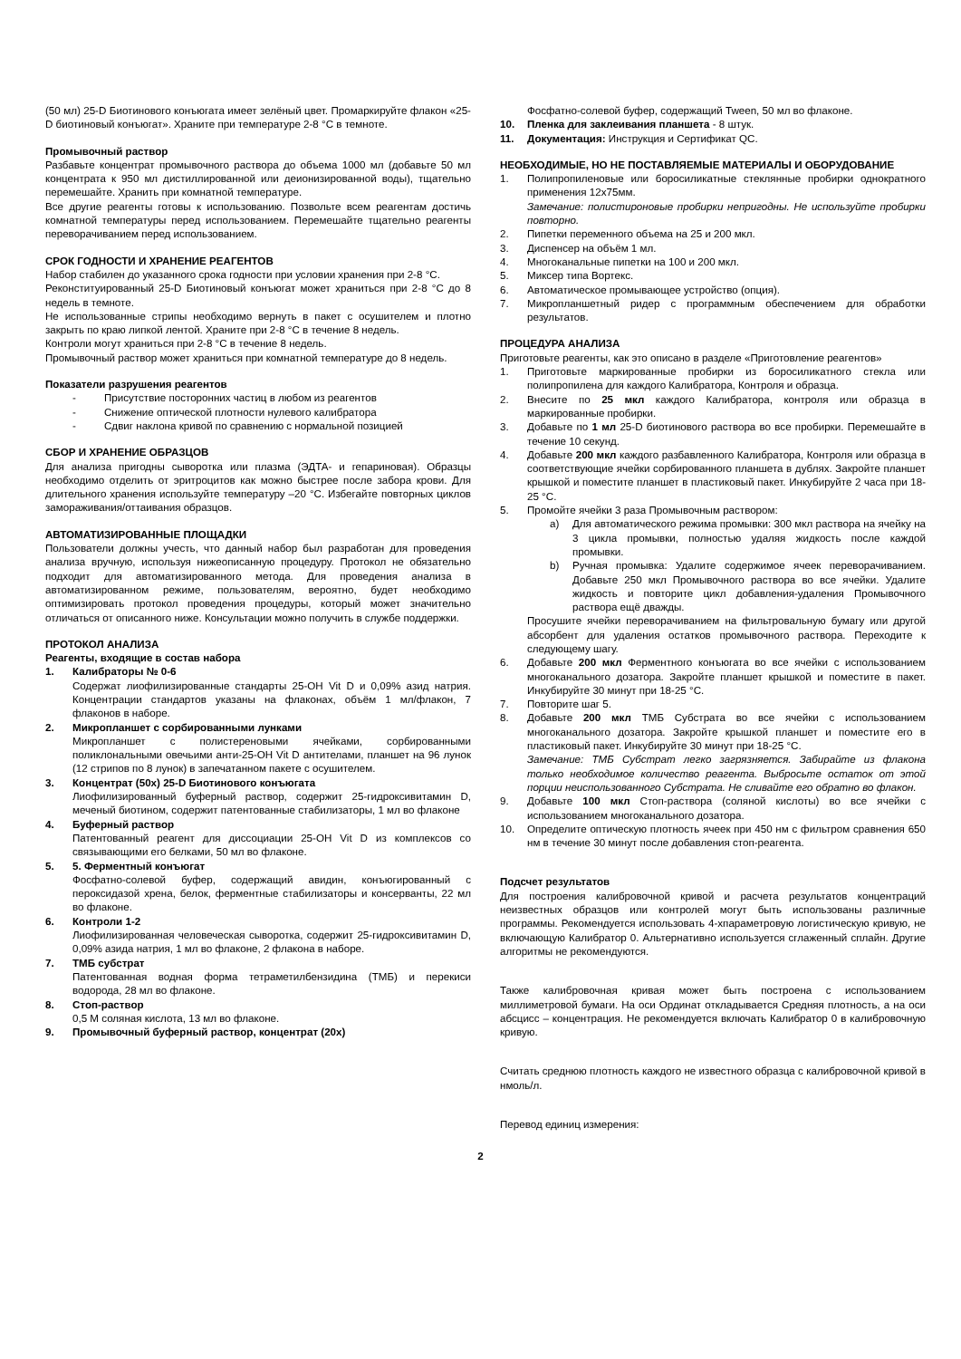(50 мл) 25-D Биотинового конъюгата имеет зелёный цвет. Промаркируйте флакон «25-D биотиновый конъюгат». Храните при температуре 2-8 °С в темноте.
Промывочный раствор
Разбавьте концентрат промывочного раствора до объема 1000 мл (добавьте 50 мл концентрата к 950 мл дистиллированной или деионизированной воды), тщательно перемешайте. Хранить при комнатной температуре.
Все другие реагенты готовы к использованию. Позвольте всем реагентам достичь комнатной температуры перед использованием. Перемешайте тщательно реагенты переворачиванием перед использованием.
СРОК ГОДНОСТИ И ХРАНЕНИЕ РЕАГЕНТОВ
Набор стабилен до указанного срока годности при условии хранения при 2-8 °С.
Реконституированный 25-D Биотиновый конъюгат может храниться при 2-8 °С до 8 недель в темноте.
Не использованные стрипы необходимо вернуть в пакет с осушителем и плотно закрыть по краю липкой лентой. Храните при 2-8 °С в течение 8 недель.
Контроли могут храниться при 2-8 °С в течение 8 недель.
Промывочный раствор может храниться при комнатной температуре до 8 недель.
Показатели разрушения реагентов
- Присутствие посторонних частиц в любом из реагентов
- Снижение оптической плотности нулевого калибратора
- Сдвиг наклона кривой по сравнению с нормальной позицией
СБОР И ХРАНЕНИЕ ОБРАЗЦОВ
Для анализа пригодны сыворотка или плазма (ЭДТА- и гепариновая). Образцы необходимо отделить от эритроцитов как можно быстрее после забора крови. Для длительного хранения используйте температуру –20 °С. Избегайте повторных циклов замораживания/оттаивания образцов.
АВТОМАТИЗИРОВАННЫЕ ПЛОЩАДКИ
Пользователи должны учесть, что данный набор был разработан для проведения анализа вручную, используя нижеописанную процедуру. Протокол не обязательно подходит для автоматизированного метода. Для проведения анализа в автоматизированном режиме, пользователям, вероятно, будет необходимо оптимизировать протокол проведения процедуры, который может значительно отличаться от описанного ниже. Консультации можно получить в службе поддержки.
ПРОТОКОЛ АНАЛИЗА
Реагенты, входящие в состав набора
1. Калибраторы № 0-6
Содержат лиофилизированные стандарты 25-ОН Vit D и 0,09% азид натрия. Концентрации стандартов указаны на флаконах, объём 1 мл/флакон, 7 флаконов в наборе.
2. Микропланшет с сорбированными лунками
Микропланшет с полистереновыми ячейками, сорбированными поликлональными овечьими анти-25-ОН Vit D антителами, планшет на 96 лунок (12 стрипов по 8 лунок) в запечатанном пакете с осушителем.
3. Концентрат (50x) 25-D Биотинового конъюгата
Лиофилизированный буферный раствор, содержит 25-гидроксивитамин D, меченый биотином, содержит патентованные стабилизаторы, 1 мл во флаконе
4. Буферный раствор
Патентованный реагент для диссоциации 25-ОН Vit D из комплексов со связывающими его белками, 50 мл во флаконе.
5. 5. Ферментный конъюгат
Фосфатно-солевой буфер, содержащий авидин, конъюгированный с пероксидазой хрена, белок, ферментные стабилизаторы и консерванты, 22 мл во флаконе.
6. Контроли 1-2
Лиофилизированная человеческая сыворотка, содержит 25-гидроксивитамин D, 0,09% азида натрия, 1 мл во флаконе, 2 флакона в наборе.
7. ТМБ субстрат
Патентованная водная форма тетраметилбензидина (ТМБ) и перекиси водорода, 28 мл во флаконе.
8. Стоп-раствор
0,5 М соляная кислота, 13 мл во флаконе.
9. Промывочный буферный раствор, концентрат (20x)
Фосфатно-солевой буфер, содержащий Tween, 50 мл во флаконе.
10. Пленка для заклеивания планшета - 8 штук.
11. Документация: Инструкция и Сертификат QC.
НЕОБХОДИМЫЕ, НО НЕ ПОСТАВЛЯЕМЫЕ МАТЕРИАЛЫ И ОБОРУДОВАНИЕ
1. Полипропиленовые или боросиликатные стеклянные пробирки однократного применения 12x75мм.
Замечание: полистироновые пробирки непригодны. Не используйте пробирки повторно.
2. Пипетки переменного объема на 25 и 200 мкл.
3. Диспенсер на объём 1 мл.
4. Многоканальные пипетки на 100 и 200 мкл.
5. Миксер типа Вортекс.
6. Автоматическое промывающее устройство (опция).
7. Микропланшетный ридер с программным обеспечением для обработки результатов.
ПРОЦЕДУРА АНАЛИЗА
Приготовьте реагенты, как это описано в разделе «Приготовление реагентов»
1. Приготовьте маркированные пробирки из боросиликатного стекла или полипропилена для каждого Калибратора, Контроля и образца.
2. Внесите по 25 мкл каждого Калибратора, контроля или образца в маркированные пробирки.
3. Добавьте по 1 мл 25-D биотинового раствора во все пробирки. Перемешайте в течение 10 секунд.
4. Добавьте 200 мкл каждого разбавленного Калибратора, Контроля или образца в соответствующие ячейки сорбированного планшета в дублях. Закройте планшет крышкой и поместите планшет в пластиковый пакет. Инкубируйте 2 часа при 18-25 °С.
5. Промойте ячейки 3 раза Промывочным раствором:
a) Для автоматического режима промывки: 300 мкл раствора на ячейку на 3 цикла промывки, полностью удаляя жидкость после каждой промывки.
b) Ручная промывка: Удалите содержимое ячеек переворачиванием. Добавьте 250 мкл Промывочного раствора во все ячейки. Удалите жидкость и повторите цикл добавления-удаления Промывочного раствора ещё дважды.
Просушите ячейки переворачиванием на фильтровальную бумагу или другой абсорбент для удаления остатков промывочного раствора. Переходите к следующему шагу.
6. Добавьте 200 мкл Ферментного конъюгата во все ячейки с использованием многоканального дозатора. Закройте планшет крышкой и поместите в пакет. Инкубируйте 30 минут при 18-25 °С.
7. Повторите шаг 5.
8. Добавьте 200 мкл ТМБ Субстрата во все ячейки с использованием многоканального дозатора. Закройте крышкой планшет и поместите его в пластиковый пакет. Инкубируйте 30 минут при 18-25 °С.
Замечание: ТМБ Субстрат легко загрязняется. Забирайте из флакона только необходимое количество реагента. Выбросьте остаток от этой порции неиспользованного Субстрата. Не сливайте его обратно во флакон.
9. Добавьте 100 мкл Стоп-раствора (соляной кислоты) во все ячейки с использованием многоканального дозатора.
10. Определите оптическую плотность ячеек при 450 нм с фильтром сравнения 650 нм в течение 30 минут после добавления стоп-реагента.
Подсчет результатов
Для построения калибровочной кривой и расчета результатов концентраций неизвестных образцов или контролей могут быть использованы различные программы. Рекомендуется использовать 4-хпараметровую логистическую кривую, не включающую Калибратор 0. Альтернативно используется сглаженный сплайн. Другие алгоритмы не рекомендуются.
Также калибровочная кривая может быть построена с использованием миллиметровой бумаги. На оси Ординат откладывается Средняя плотность, а на оси абсцисс – концентрация. Не рекомендуется включать Калибратор 0 в калибровочную кривую.
Считать среднюю плотность каждого не известного образца с калибровочной кривой в нмоль/л.
Перевод единиц измерения:
2